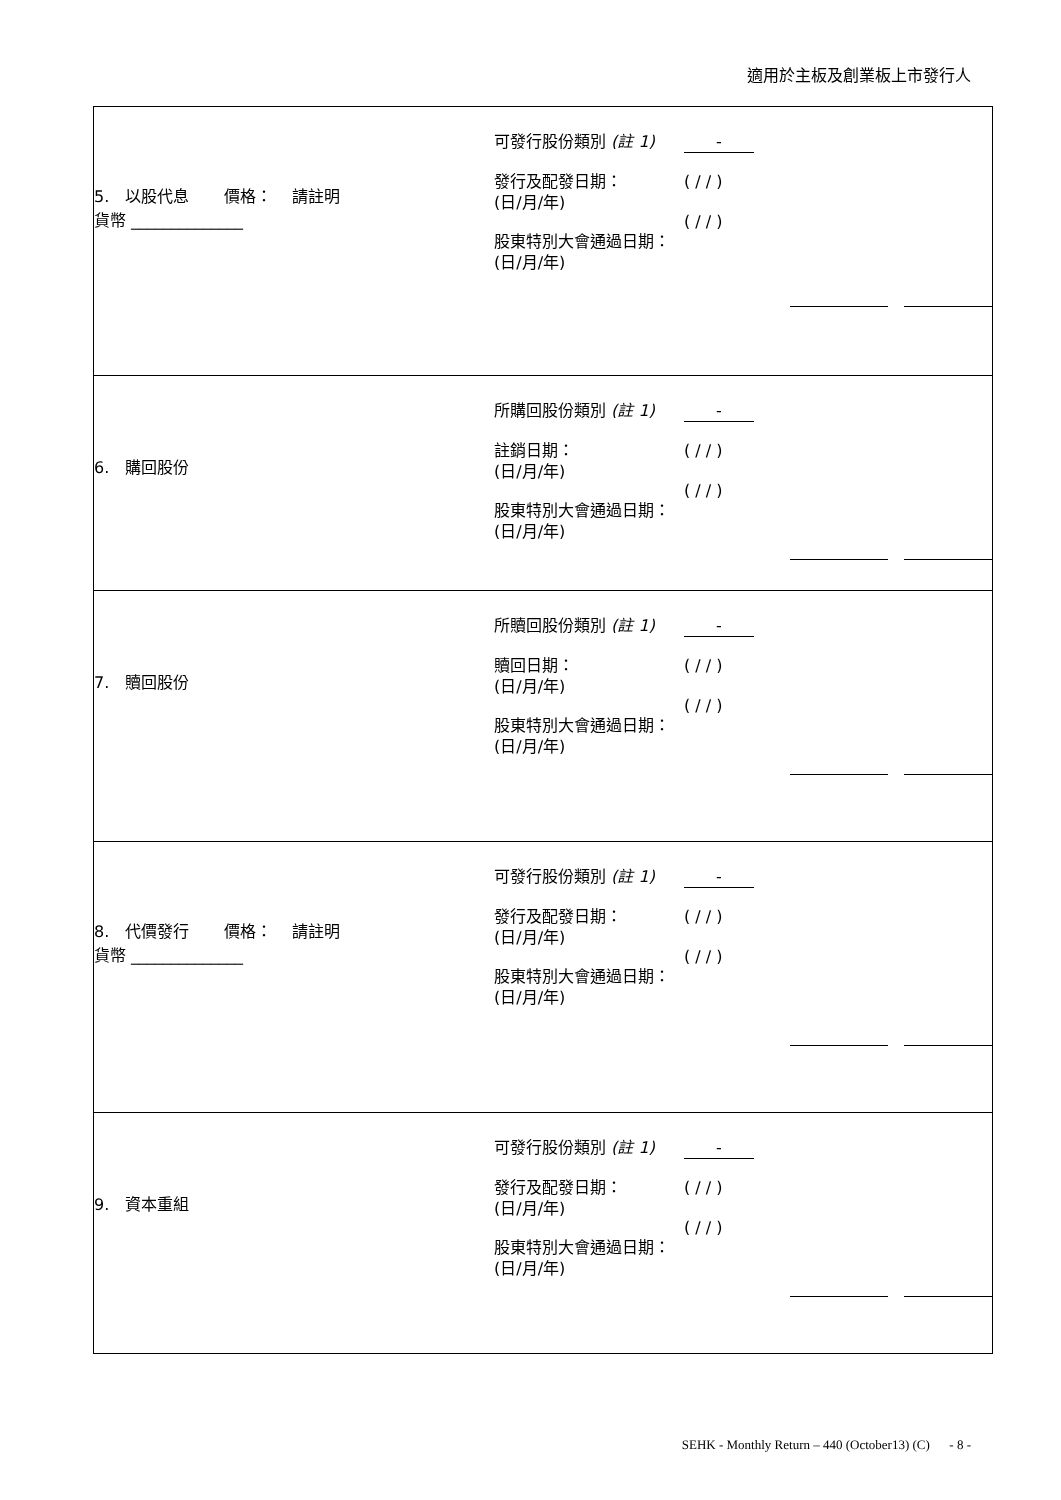適用於主板及創業板上市發行人
| 5. 以股代息 價格： 請註明 貨幣 ______________ 可發行股份類別 (註 1) 發行及配發日期： (日/月/年) 股東特別大會通過日期： (日/月/年) - ( / / ) ( / / ) |
| 6. 購回股份 所購回股份類別 (註 1) 註銷日期： (日/月/年) 股東特別大會通過日期： (日/月/年) - ( / / ) ( / / ) |
| 7. 贖回股份 所贖回股份類別 (註 1) 贖回日期： (日/月/年) 股東特別大會通過日期： (日/月/年) - ( / / ) ( / / ) |
| 8. 代價發行 價格： 請註明 貨幣 ______________ 可發行股份類別 (註 1) 發行及配發日期： (日/月/年) 股東特別大會通過日期： (日/月/年) - ( / / ) ( / / ) |
| 9. 資本重組 可發行股份類別 (註 1) 發行及配發日期： (日/月/年) 股東特別大會通過日期： (日/月/年) - ( / / ) ( / / ) |
SEHK - Monthly Return – 440 (October13) (C) - 8 -